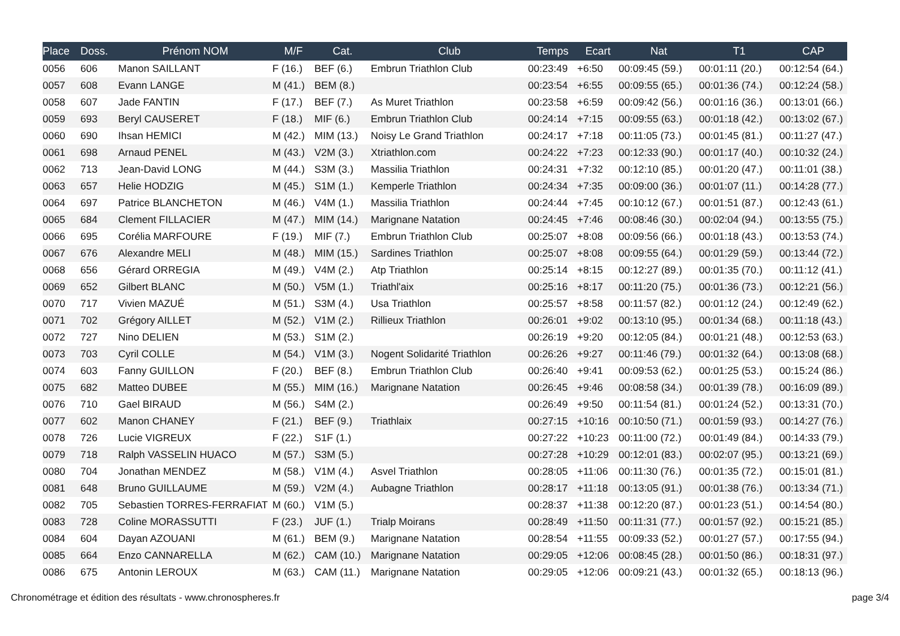| Place | Doss. | Prénom NOM | M/F | Cat. | Club | Temps | Ecart | Nat | T1 | CAP |
| --- | --- | --- | --- | --- | --- | --- | --- | --- | --- | --- |
| 0056 | 606 | Manon SAILLANT | F (16.) | BEF (6.) | Embrun Triathlon Club | 00:23:49 | +6:50 | 00:09:45 (59.) | 00:01:11 (20.) | 00:12:54 (64.) |
| 0057 | 608 | Evann LANGE | M (41.) | BEM (8.) | | 00:23:54 | +6:55 | 00:09:55 (65.) | 00:01:36 (74.) | 00:12:24 (58.) |
| 0058 | 607 | Jade FANTIN | F (17.) | BEF (7.) | As Muret Triathlon | 00:23:58 | +6:59 | 00:09:42 (56.) | 00:01:16 (36.) | 00:13:01 (66.) |
| 0059 | 693 | Beryl CAUSERET | F (18.) | MIF (6.) | Embrun Triathlon Club | 00:24:14 | +7:15 | 00:09:55 (63.) | 00:01:18 (42.) | 00:13:02 (67.) |
| 0060 | 690 | Ihsan HEMICI | M (42.) | MIM (13.) | Noisy Le Grand Triathlon | 00:24:17 | +7:18 | 00:11:05 (73.) | 00:01:45 (81.) | 00:11:27 (47.) |
| 0061 | 698 | Arnaud PENEL | M (43.) | V2M (3.) | Xtriathlon.com | 00:24:22 | +7:23 | 00:12:33 (90.) | 00:01:17 (40.) | 00:10:32 (24.) |
| 0062 | 713 | Jean-David LONG | M (44.) | S3M (3.) | Massilia Triathlon | 00:24:31 | +7:32 | 00:12:10 (85.) | 00:01:20 (47.) | 00:11:01 (38.) |
| 0063 | 657 | Helie HODZIG | M (45.) | S1M (1.) | Kemperle Triathlon | 00:24:34 | +7:35 | 00:09:00 (36.) | 00:01:07 (11.) | 00:14:28 (77.) |
| 0064 | 697 | Patrice BLANCHETON | M (46.) | V4M (1.) | Massilia Triathlon | 00:24:44 | +7:45 | 00:10:12 (67.) | 00:01:51 (87.) | 00:12:43 (61.) |
| 0065 | 684 | Clement FILLACIER | M (47.) | MIM (14.) | Marignane Natation | 00:24:45 | +7:46 | 00:08:46 (30.) | 00:02:04 (94.) | 00:13:55 (75.) |
| 0066 | 695 | Corélia MARFOURE | F (19.) | MIF (7.) | Embrun Triathlon Club | 00:25:07 | +8:08 | 00:09:56 (66.) | 00:01:18 (43.) | 00:13:53 (74.) |
| 0067 | 676 | Alexandre MELI | M (48.) | MIM (15.) | Sardines Triathlon | 00:25:07 | +8:08 | 00:09:55 (64.) | 00:01:29 (59.) | 00:13:44 (72.) |
| 0068 | 656 | Gérard ORREGIA | M (49.) | V4M (2.) | Atp Triathlon | 00:25:14 | +8:15 | 00:12:27 (89.) | 00:01:35 (70.) | 00:11:12 (41.) |
| 0069 | 652 | Gilbert BLANC | M (50.) | V5M (1.) | Triathl'aix | 00:25:16 | +8:17 | 00:11:20 (75.) | 00:01:36 (73.) | 00:12:21 (56.) |
| 0070 | 717 | Vivien MAZUÉ | M (51.) | S3M (4.) | Usa Triathlon | 00:25:57 | +8:58 | 00:11:57 (82.) | 00:01:12 (24.) | 00:12:49 (62.) |
| 0071 | 702 | Grégory AILLET | M (52.) | V1M (2.) | Rillieux Triathlon | 00:26:01 | +9:02 | 00:13:10 (95.) | 00:01:34 (68.) | 00:11:18 (43.) |
| 0072 | 727 | Nino DELIEN | M (53.) | S1M (2.) | | 00:26:19 | +9:20 | 00:12:05 (84.) | 00:01:21 (48.) | 00:12:53 (63.) |
| 0073 | 703 | Cyril COLLE | M (54.) | V1M (3.) | Nogent Solidarité Triathlon | 00:26:26 | +9:27 | 00:11:46 (79.) | 00:01:32 (64.) | 00:13:08 (68.) |
| 0074 | 603 | Fanny GUILLON | F (20.) | BEF (8.) | Embrun Triathlon Club | 00:26:40 | +9:41 | 00:09:53 (62.) | 00:01:25 (53.) | 00:15:24 (86.) |
| 0075 | 682 | Matteo DUBEE | M (55.) | MIM (16.) | Marignane Natation | 00:26:45 | +9:46 | 00:08:58 (34.) | 00:01:39 (78.) | 00:16:09 (89.) |
| 0076 | 710 | Gael BIRAUD | M (56.) | S4M (2.) | | 00:26:49 | +9:50 | 00:11:54 (81.) | 00:01:24 (52.) | 00:13:31 (70.) |
| 0077 | 602 | Manon CHANEY | F (21.) | BEF (9.) | Triathlaix | 00:27:15 | +10:16 | 00:10:50 (71.) | 00:01:59 (93.) | 00:14:27 (76.) |
| 0078 | 726 | Lucie VIGREUX | F (22.) | S1F (1.) | | 00:27:22 | +10:23 | 00:11:00 (72.) | 00:01:49 (84.) | 00:14:33 (79.) |
| 0079 | 718 | Ralph VASSELIN HUACO | M (57.) | S3M (5.) | | 00:27:28 | +10:29 | 00:12:01 (83.) | 00:02:07 (95.) | 00:13:21 (69.) |
| 0080 | 704 | Jonathan MENDEZ | M (58.) | V1M (4.) | Asvel Triathlon | 00:28:05 | +11:06 | 00:11:30 (76.) | 00:01:35 (72.) | 00:15:01 (81.) |
| 0081 | 648 | Bruno GUILLAUME | M (59.) | V2M (4.) | Aubagne Triathlon | 00:28:17 | +11:18 | 00:13:05 (91.) | 00:01:38 (76.) | 00:13:34 (71.) |
| 0082 | 705 | Sebastien TORRES-FERRAFIAT | M (60.) | V1M (5.) | | 00:28:37 | +11:38 | 00:12:20 (87.) | 00:01:23 (51.) | 00:14:54 (80.) |
| 0083 | 728 | Coline MORASSUTTI | F (23.) | JUF (1.) | Trialp Moirans | 00:28:49 | +11:50 | 00:11:31 (77.) | 00:01:57 (92.) | 00:15:21 (85.) |
| 0084 | 604 | Dayan AZOUANI | M (61.) | BEM (9.) | Marignane Natation | 00:28:54 | +11:55 | 00:09:33 (52.) | 00:01:27 (57.) | 00:17:55 (94.) |
| 0085 | 664 | Enzo CANNARELLA | M (62.) | CAM (10.) | Marignane Natation | 00:29:05 | +12:06 | 00:08:45 (28.) | 00:01:50 (86.) | 00:18:31 (97.) |
| 0086 | 675 | Antonin LEROUX | M (63.) | CAM (11.) | Marignane Natation | 00:29:05 | +12:06 | 00:09:21 (43.) | 00:01:32 (65.) | 00:18:13 (96.) |
Chronométrage et édition des résultats - www.chronospheres.fr page 3/4